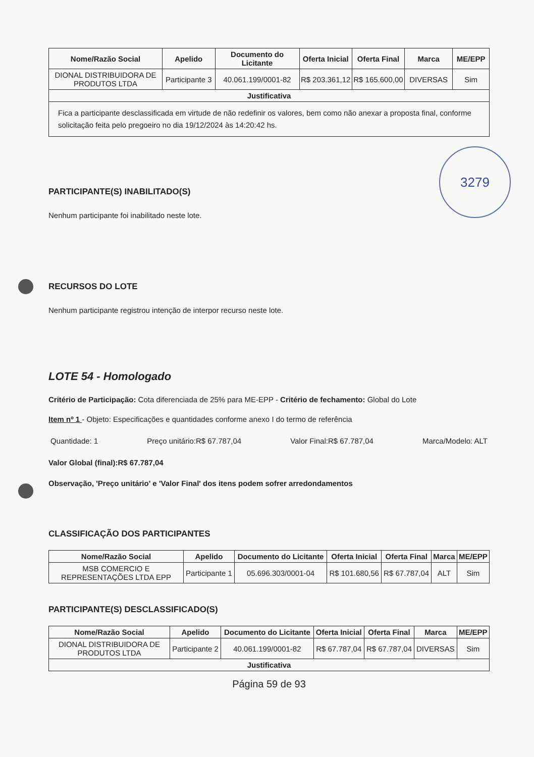| Nome/Razão Social | Apelido | Documento do Licitante | Oferta Inicial | Oferta Final | Marca | ME/EPP |
| --- | --- | --- | --- | --- | --- | --- |
| DIONAL DISTRIBUIDORA DE PRODUTOS LTDA | Participante 3 | 40.061.199/0001-82 | R$ 203.361,12 | R$ 165.600,00 | DIVERSAS | Sim |
| Justificativa | | | | | | |
| Fica a participante desclassificada em virtude de não redefinir os valores, bem como não anexar a proposta final, conforme solicitação feita pelo pregoeiro no dia 19/12/2024 às 14:20:42 hs. | | | | | | |
PARTICIPANTE(S) INABILITADO(S)
Nenhum participante foi inabilitado neste lote.
3279
RECURSOS DO LOTE
Nenhum participante registrou intenção de interpor recurso neste lote.
LOTE 54 - Homologado
Critério de Participação: Cota diferenciada de 25% para ME-EPP - Critério de fechamento: Global do Lote
Item nº 1 - Objeto: Especificações e quantidades conforme anexo I do termo de referência
Quantidade: 1 Preço unitário:R$ 67.787,04 Valor Final:R$ 67.787,04 Marca/Modelo: ALT
Valor Global (final):R$ 67.787,04
Observação, 'Preço unitário' e 'Valor Final' dos itens podem sofrer arredondamentos
CLASSIFICAÇÃO DOS PARTICIPANTES
| Nome/Razão Social | Apelido | Documento do Licitante | Oferta Inicial | Oferta Final | Marca | ME/EPP |
| --- | --- | --- | --- | --- | --- | --- |
| MSB COMERCIO E REPRESENTAÇÕES LTDA EPP | Participante 1 | 05.696.303/0001-04 | R$ 101.680,56 | R$ 67.787,04 | ALT | Sim |
PARTICIPANTE(S) DESCLASSIFICADO(S)
| Nome/Razão Social | Apelido | Documento do Licitante | Oferta Inicial | Oferta Final | Marca | ME/EPP |
| --- | --- | --- | --- | --- | --- | --- |
| DIONAL DISTRIBUIDORA DE PRODUTOS LTDA | Participante 2 | 40.061.199/0001-82 | R$ 67.787,04 | R$ 67.787,04 | DIVERSAS | Sim |
| Justificativa | | | | | | |
Página 59 de 93